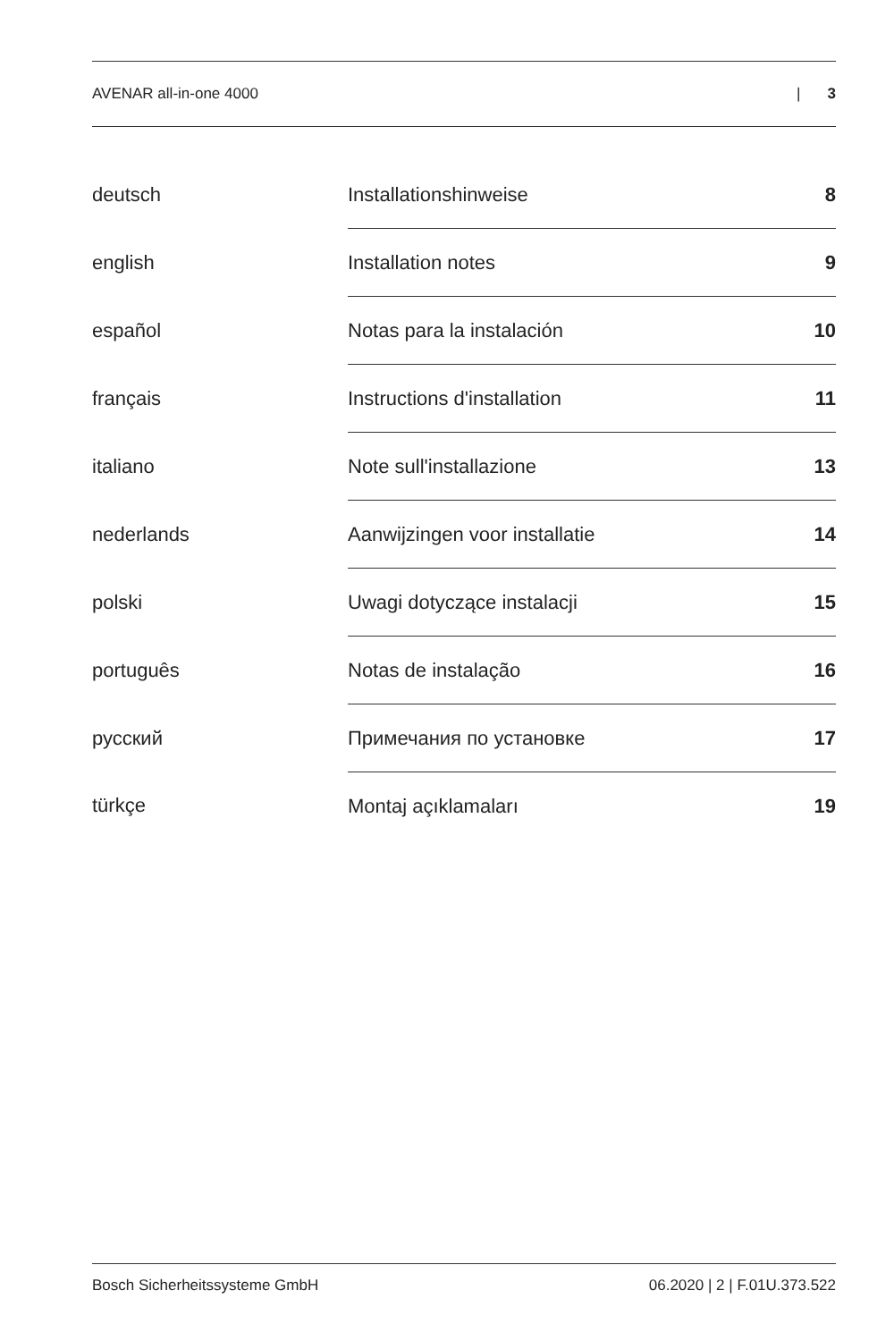AVENAR all-in-one 4000 | 3
| deutsch | Installationshinweise | 8 |
| english | Installation notes | 9 |
| español | Notas para la instalación | 10 |
| français | Instructions d'installation | 11 |
| italiano | Note sull'installazione | 13 |
| nederlands | Aanwijzingen voor installatie | 14 |
| polski | Uwagi dotyczące instalacji | 15 |
| português | Notas de instalação | 16 |
| русский | Примечания по установке | 17 |
| türkçe | Montaj açıklamaları | 19 |
Bosch Sicherheitssysteme GmbH 06.2020 | 2 | F.01U.373.522